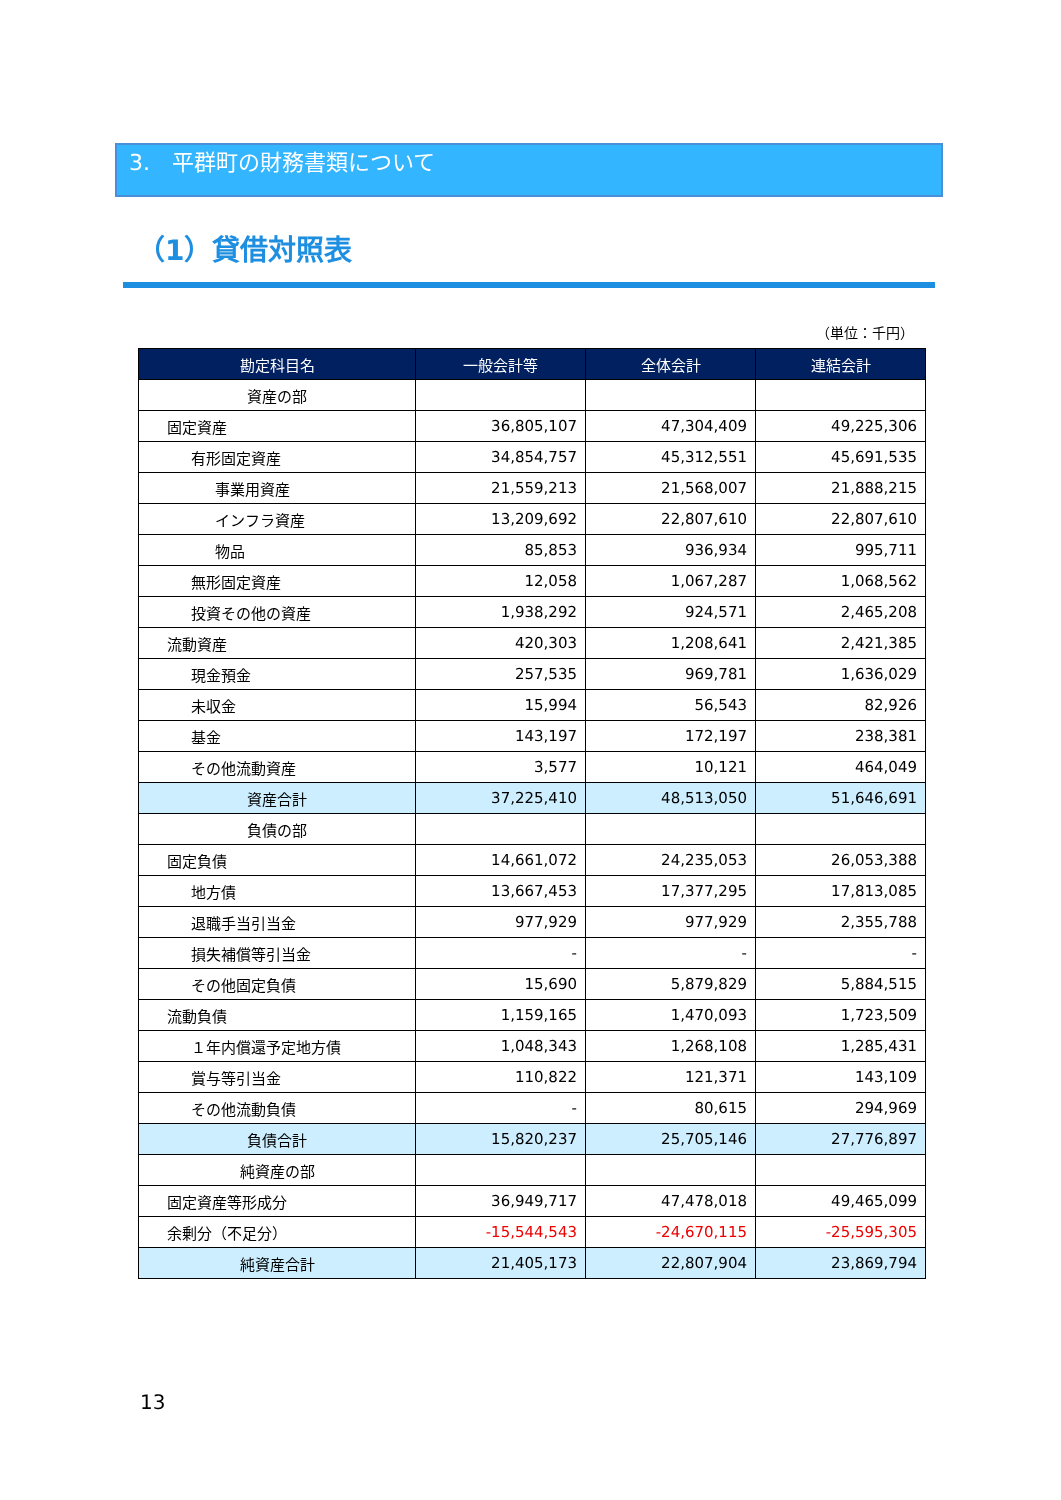3.　平群町の財務書類について
（1）貸借対照表
（単位：千円）
| 勘定科目名 | 一般会計等 | 全体会計 | 連結会計 |
| --- | --- | --- | --- |
| 資産の部 | | | |
| 固定資産 | 36,805,107 | 47,304,409 | 49,225,306 |
| 有形固定資産 | 34,854,757 | 45,312,551 | 45,691,535 |
| 事業用資産 | 21,559,213 | 21,568,007 | 21,888,215 |
| インフラ資産 | 13,209,692 | 22,807,610 | 22,807,610 |
| 物品 | 85,853 | 936,934 | 995,711 |
| 無形固定資産 | 12,058 | 1,067,287 | 1,068,562 |
| 投資その他の資産 | 1,938,292 | 924,571 | 2,465,208 |
| 流動資産 | 420,303 | 1,208,641 | 2,421,385 |
| 現金預金 | 257,535 | 969,781 | 1,636,029 |
| 未収金 | 15,994 | 56,543 | 82,926 |
| 基金 | 143,197 | 172,197 | 238,381 |
| その他流動資産 | 3,577 | 10,121 | 464,049 |
| 資産合計 | 37,225,410 | 48,513,050 | 51,646,691 |
| 負債の部 | | | |
| 固定負債 | 14,661,072 | 24,235,053 | 26,053,388 |
| 地方債 | 13,667,453 | 17,377,295 | 17,813,085 |
| 退職手当引当金 | 977,929 | 977,929 | 2,355,788 |
| 損失補償等引当金 | - | - | - |
| その他固定負債 | 15,690 | 5,879,829 | 5,884,515 |
| 流動負債 | 1,159,165 | 1,470,093 | 1,723,509 |
| １年内償還予定地方債 | 1,048,343 | 1,268,108 | 1,285,431 |
| 賞与等引当金 | 110,822 | 121,371 | 143,109 |
| その他流動負債 | - | 80,615 | 294,969 |
| 負債合計 | 15,820,237 | 25,705,146 | 27,776,897 |
| 純資産の部 | | | |
| 固定資産等形成分 | 36,949,717 | 47,478,018 | 49,465,099 |
| 余剰分（不足分） | -15,544,543 | -24,670,115 | -25,595,305 |
| 純資産合計 | 21,405,173 | 22,807,904 | 23,869,794 |
13